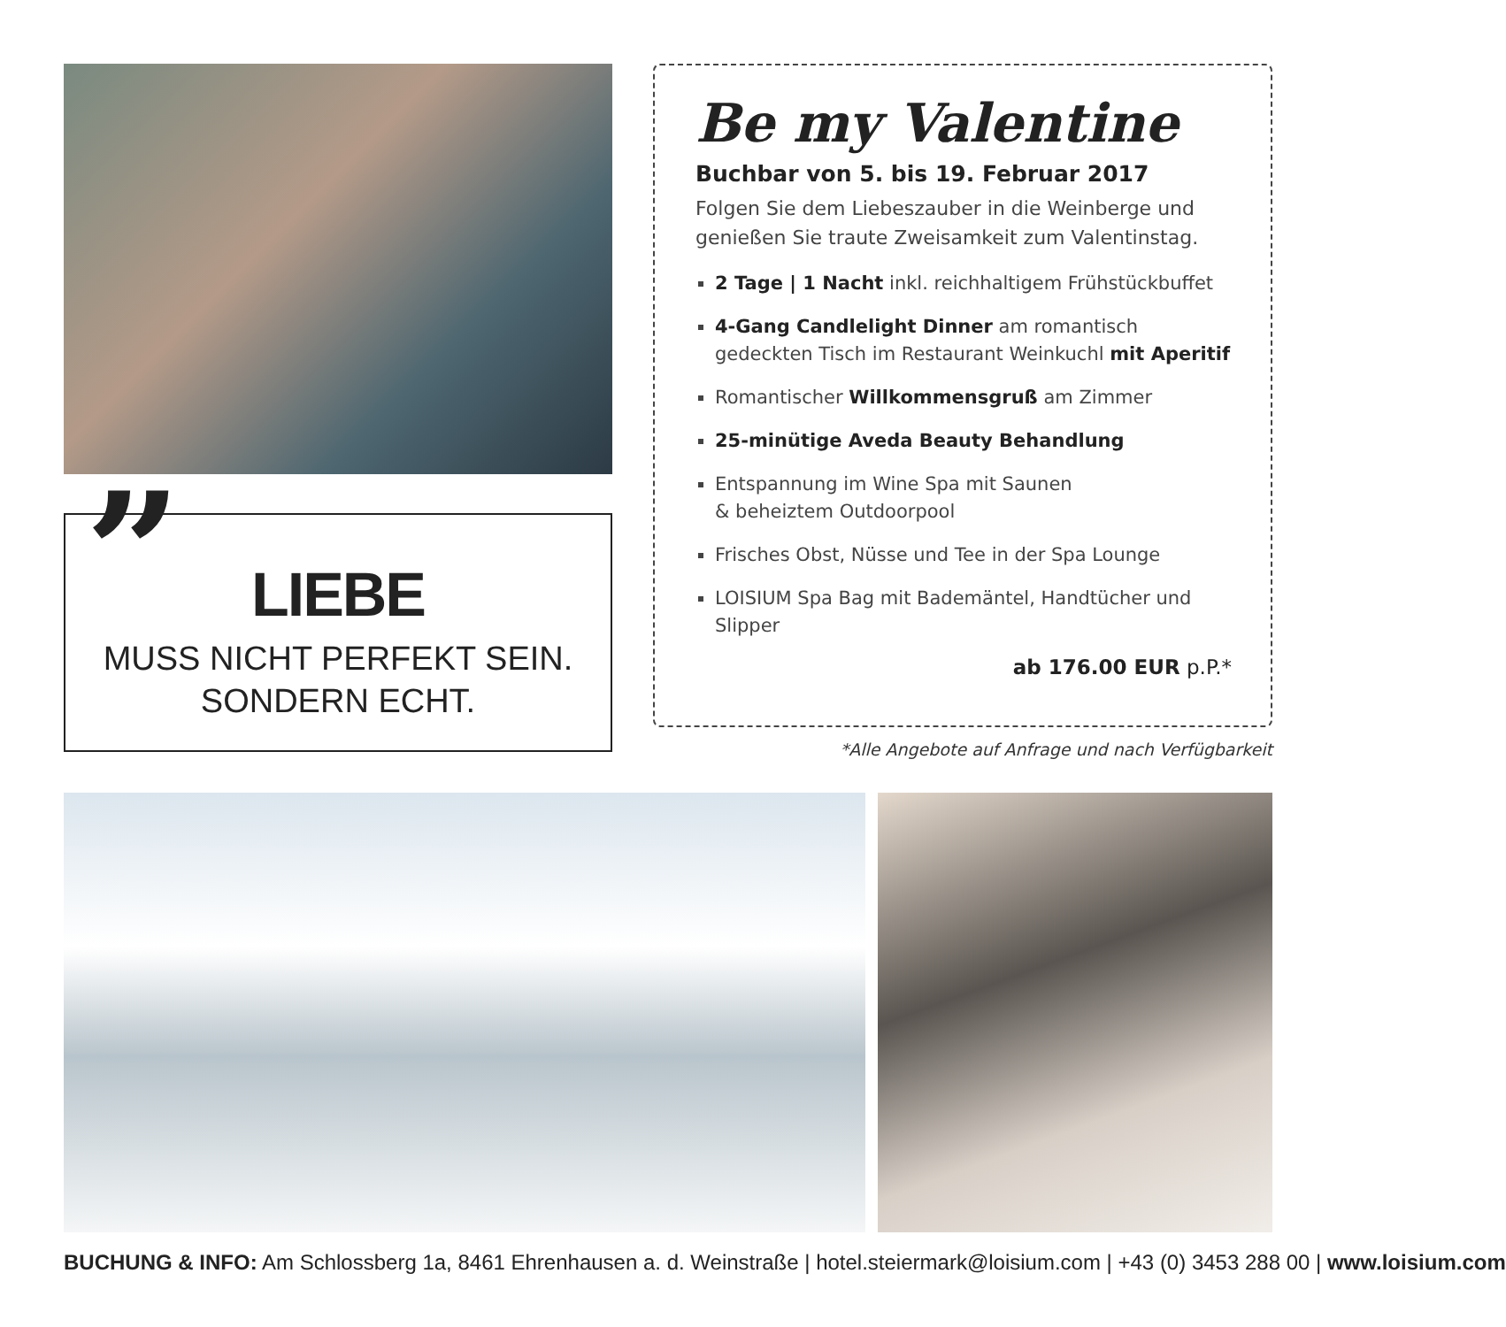”
LIEBE
MUSS NICHT PERFEKT SEIN.
SONDERN ECHT.
Be my Valentine
Buchbar von 5. bis 19. Februar 2017
Folgen Sie dem Liebeszauber in die Weinberge und genießen Sie traute Zweisamkeit zum Valentinstag.
2 Tage | 1 Nacht inkl. reichhaltigem Frühstückbuffet
4-Gang Candlelight Dinner am romantisch gedeckten Tisch im Restaurant Weinkuchl mit Aperitif
Romantischer Willkommensgruß am Zimmer
25-minütige Aveda Beauty Behandlung
Entspannung im Wine Spa mit Saunen
& beheiztem Outdoorpool
Frisches Obst, Nüsse und Tee in der Spa Lounge
LOISIUM Spa Bag mit Bademäntel, Handtücher und Slipper
ab 176.00 EUR p.P.*
*Alle Angebote auf Anfrage und nach Verfügbarkeit
BUCHUNG & INFO: Am Schlossberg 1a, 8461 Ehrenhausen a. d. Weinstraße | hotel.steiermark@loisium.com | +43 (0) 3453 288 00 | www.loisium.com